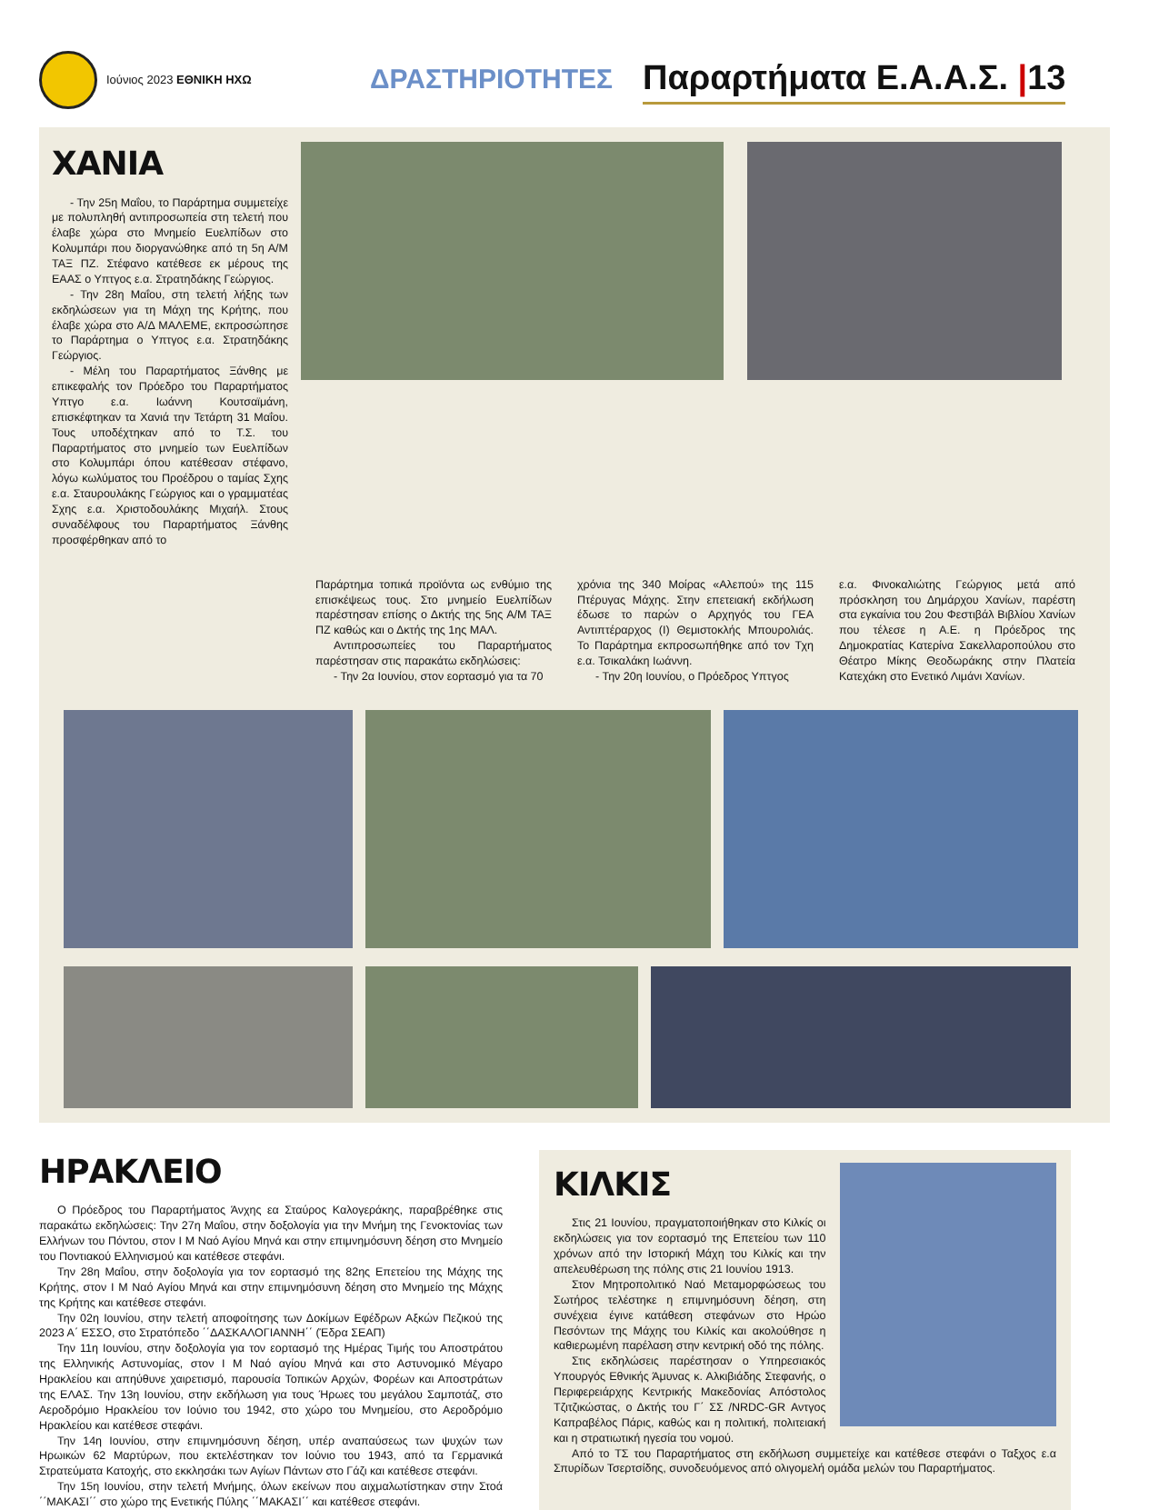Ιούνιος 2023 ΕΘΝΙΚΗ ΗΧΩ
ΔΡΑΣΤΗΡΙΟΤΗΤΕΣ
Παραρτήματα Ε.Α.Α.Σ. |13
ΧΑΝΙΑ
- Την 25η Μαΐου, το Παράρτημα συμμετείχε με πολυπληθή αντιπροσωπεία στη τελετή που έλαβε χώρα στο Μνημείο Ευελπίδων στο Κολυμπάρι που διοργανώθηκε από τη 5η Α/Μ ΤΑΞ ΠΖ. Στέφανο κατέθεσε εκ μέρους της ΕΑΑΣ ο Υπτγος ε.α. Στρατηδάκης Γεώργιος.
- Την 28η Μαΐου, στη τελετή λήξης των εκδηλώσεων για τη Μάχη της Κρήτης, που έλαβε χώρα στο Α/Δ ΜΑΛΕΜΕ, εκπροσώπησε το Παράρτημα ο Υπτγος ε.α. Στρατηδάκης Γεώργιος.
- Μέλη του Παραρτήματος Ξάνθης με επικεφαλής τον Πρόεδρο του Παραρτήματος Υπτγο ε.α. Ιωάννη Κουτσαϊμάνη, επισκέφτηκαν τα Χανιά την Τετάρτη 31 Μαΐου. Τους υποδέχτηκαν από το Τ.Σ. του Παραρτήματος στο μνημείο των Ευελπίδων στο Κολυμπάρι όπου κατέθεσαν στέφανο, λόγω κωλύματος του Προέδρου ο ταμίας Σχης ε.α. Σταυρουλάκης Γεώργιος και ο γραμματέας Σχης ε.α. Χριστοδουλάκης Μιχαήλ. Στους συναδέλφους του Παραρτήματος Ξάνθης προσφέρθηκαν από το
Παράρτημα τοπικά προϊόντα ως ενθύμιο της επισκέψεως τους. Στο μνημείο Ευελπίδων παρέστησαν επίσης ο Δκτής της 5ης Α/Μ ΤΑΞ ΠΖ καθώς και ο Δκτής της 1ης ΜΑΛ.
Αντιπροσωπείες του Παραρτήματος παρέστησαν στις παρακάτω εκδηλώσεις:
- Την 2α Ιουνίου, στον εορτασμό για τα 70
χρόνια της 340 Μοίρας «Αλεπού» της 115 Πτέρυγας Μάχης. Στην επετειακή εκδήλωση έδωσε το παρών ο Αρχηγός του ΓΕΑ Αντιπτέραρχος (Ι) Θεμιστοκλής Μπουρολιάς. Το Παράρτημα εκπροσωπήθηκε από τον Τχη ε.α. Τσικαλάκη Ιωάννη.
- Την 20η Ιουνίου, ο Πρόεδρος Υπτγος
ε.α. Φινοκαλιώτης Γεώργιος μετά από πρόσκληση του Δημάρχου Χανίων, παρέστη στα εγκαίνια του 2ου Φεστιβάλ Βιβλίου Χανίων που τέλεσε η Α.Ε. η Πρόεδρος της Δημοκρατίας Κατερίνα Σακελλαροπούλου στο Θέατρο Μίκης Θεοδωράκης στην Πλατεία Κατεχάκη στο Ενετικό Λιμάνι Χανίων.
ΗΡΑΚΛΕΙΟ
Ο Πρόεδρος του Παραρτήματος Άνχης εα Σταύρος Καλογεράκης, παραβρέθηκε στις παρακάτω εκδηλώσεις: Την 27η Μαΐου, στην δοξολογία για την Μνήμη της Γενοκτονίας των Ελλήνων του Πόντου, στον Ι Μ Ναό Αγίου Μηνά και στην επιμνημόσυνη δέηση στο Μνημείο του Ποντιακού Ελληνισμού και κατέθεσε στεφάνι.
Την 28η Μαΐου, στην δοξολογία για τον εορτασμό της 82ης Επετείου της Μάχης της Κρήτης, στον Ι Μ Ναό Αγίου Μηνά και στην επιμνημόσυνη δέηση στο Μνημείο της Μάχης της Κρήτης και κατέθεσε στεφάνι.
Την 02η Ιουνίου, στην τελετή αποφοίτησης των Δοκίμων Εφέδρων Αξκών Πεζικού της 2023 Α΄ ΕΣΣΟ, στο Στρατόπεδο ΄΄ΔΑΣΚΑΛΟΓΙΑΝΝΗ΄΄ (Έδρα ΣΕΑΠ)
Την 11η Ιουνίου, στην δοξολογία για τον εορτασμό της Ημέρας Τιμής του Αποστράτου της Ελληνικής Αστυνομίας, στον Ι Μ Ναό αγίου Μηνά και στο Αστυνομικό Μέγαρο Ηρακλείου και απηύθυνε χαιρετισμό, παρουσία Τοπικών Αρχών, Φορέων και Αποστράτων της ΕΛΑΣ. Την 13η Ιουνίου, στην εκδήλωση για τους Ήρωες του μεγάλου Σαμποτάζ, στο Αεροδρόμιο Ηρακλείου τον Ιούνιο του 1942, στο χώρο του Μνημείου, στο Αεροδρόμιο Ηρακλείου και κατέθεσε στεφάνι.
Την 14η Ιουνίου, στην επιμνημόσυνη δέηση, υπέρ αναπαύσεως των ψυχών των Ηρωικών 62 Μαρτύρων, που εκτελέστηκαν τον Ιούνιο του 1943, από τα Γερμανικά Στρατεύματα Κατοχής, στο εκκλησάκι των Αγίων Πάντων στο Γάζι και κατέθεσε στεφάνι.
Την 15η Ιουνίου, στην τελετή Μνήμης, όλων εκείνων που αιχμαλωτίστηκαν στην Στοά ΄΄ΜΑΚΑΣΙ΄΄ στο χώρο της Ενετικής Πύλης ΄΄ΜΑΚΑΣΙ΄΄ και κατέθεσε στεφάνι.
ΚΙΛΚΙΣ
Στις 21 Ιουνίου, πραγματοποιήθηκαν στο Κιλκίς οι εκδηλώσεις για τον εορτασμό της Επετείου των 110 χρόνων από την Ιστορική Μάχη του Κιλκίς και την απελευθέρωση της πόλης στις 21 Ιουνίου 1913.
Στον Μητροπολιτικό Ναό Μεταμορφώσεως του Σωτήρος τελέστηκε η επιμνημόσυνη δέηση, στη συνέχεια έγινε κατάθεση στεφάνων στο Ηρώο Πεσόντων της Μάχης του Κιλκίς και ακολούθησε η καθιερωμένη παρέλαση στην κεντρική οδό της πόλης.
Στις εκδηλώσεις παρέστησαν ο Υπηρεσιακός Υπουργός Εθνικής Άμυνας κ. Αλκιβιάδης Στεφανής, ο Περιφερειάρχης Κεντρικής Μακεδονίας Απόστολος Τζιτζικώστας, ο Δκτής του Γ΄ ΣΣ /NRDC-GR Αντγος Καπραβέλος Πάρις, καθώς και η πολιτική, πολιτειακή και η στρατιωτική ηγεσία του νομού.
Από το ΤΣ του Παραρτήματος στη εκδήλωση συμμετείχε και κατέθεσε στεφάνι ο Ταξχος ε.α Σπυρίδων Τσερτσίδης, συνοδευόμενος από ολιγομελή ομάδα μελών του Παραρτήματος.